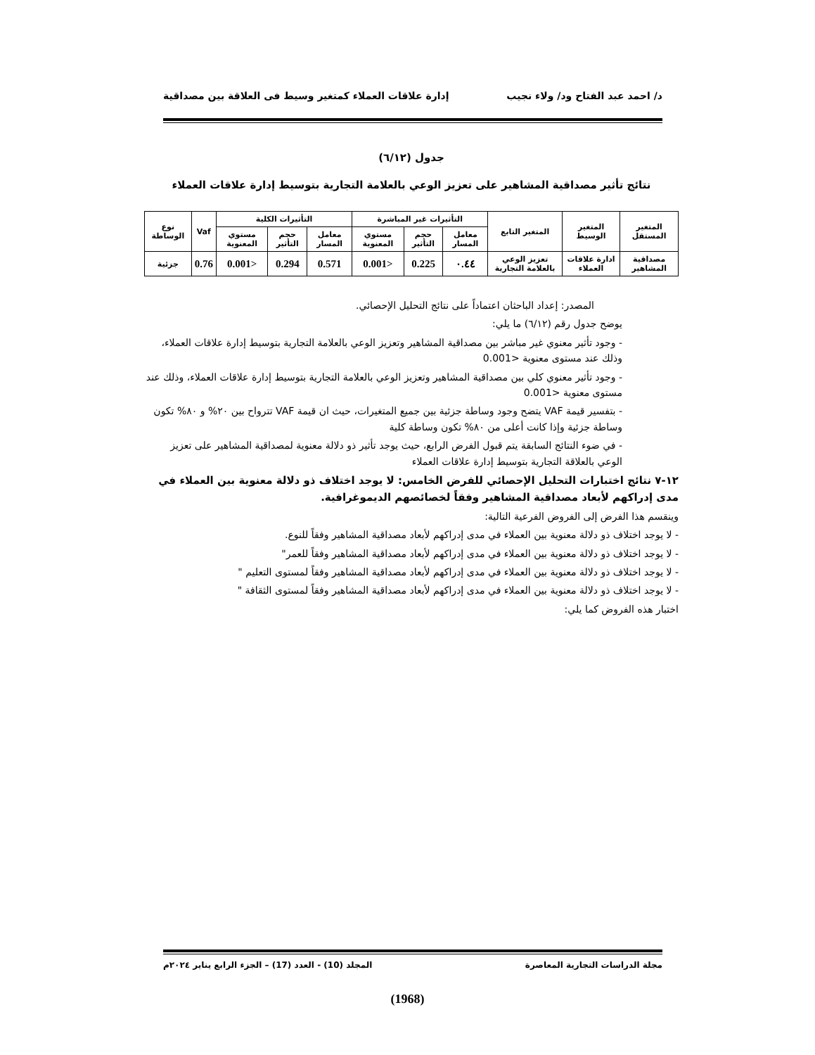د/ احمد عبد الفتاح ود/ ولاء نجيب إدارة علاقات العملاء كمتغير وسيط فى العلاقة بين مصداقية
جدول (٦/١٢)
نتائج تأثير مصداقية المشاهير على تعزيز الوعي بالعلامة التجارية بتوسيط إدارة علاقات العملاء
| المتغير المستقل | المتغير الوسيط | المتغير التابع | التأثيرات غير المباشرة | | | التأثيرات الكلية | | | Vaf | نوع الوساطة |
| --- | --- | --- | --- | --- | --- | --- | --- | --- | --- | --- |
| | | | معامل المسار | حجم التأثير | مستوي المعنوية | معامل المسار | حجم التأثير | مستوي المعنوية | | |
| مصداقية المشاهير | ادارة علاقات العملاء | تعزيز الوعي بالعلامة التجارية | ٠.٤٤ | 0.225 | <0.001 | 0.571 | 0.294 | <0.001 | 0.76 | جزئية |
المصدر: إعداد الباحثان اعتماداً على نتائج التحليل الإحصائي.
يوضح جدول رقم (٦/١٢) ما يلي:
- وجود تأثير معنوي غير مباشر بين مصداقية المشاهير وتعزيز الوعي بالعلامة التجارية بتوسيط إدارة علاقات العملاء، وذلك عند مستوى معنوية <0.001
- وجود تأثير معنوي كلي بين مصداقية المشاهير وتعزيز الوعي بالعلامة التجارية بتوسيط إدارة علاقات العملاء، وذلك عند مستوى معنوية <0.001
- بتفسير قيمة VAF يتضح وجود وساطة جزئية بين جميع المتغيرات، حيث ان قيمة VAF تترواح بين ٢٠% و ٨٠% تكون وساطة جزئية وإذا كانت أعلى من ٨٠% تكون وساطة كلية
- في ضوء النتائج السابقة يتم قبول الفرض الرابع، حيث يوجد تأثير ذو دلالة معنوية لمصداقية المشاهير على تعزيز الوعي بالعلاقة التجارية بتوسيط إدارة علاقات العملاء
١٢-٧ نتائج اختبارات التحليل الإحصائي للفرض الخامس: لا يوجد اختلاف ذو دلالة معنوية بين العملاء في مدى إدراكهم لأبعاد مصداقية المشاهير وفقاً لخصائصهم الديموغرافية.
وينقسم هذا الفرض إلى الفروض الفرعية التالية:
- لا يوجد اختلاف ذو دلالة معنوية بين العملاء في مدى إدراكهم لأبعاد مصداقية المشاهير وفقاً للنوع.
- لا يوجد اختلاف ذو دلالة معنوية بين العملاء في مدى إدراكهم لأبعاد مصداقية المشاهير وفقاً للعمر"
- لا يوجد اختلاف ذو دلالة معنوية بين العملاء في مدى إدراكهم لأبعاد مصداقية المشاهير وفقاً لمستوى التعليم "
- لا يوجد اختلاف ذو دلالة معنوية بين العملاء في مدى إدراكهم لأبعاد مصداقية المشاهير وفقاً لمستوى الثقافة "
اختبار هذه الفروض كما يلي:
مجلة الدراسات التجارية المعاصرة المجلد (10) - العدد (17) – الجزء الرابع يناير ٢٠٢٤م
(1968)